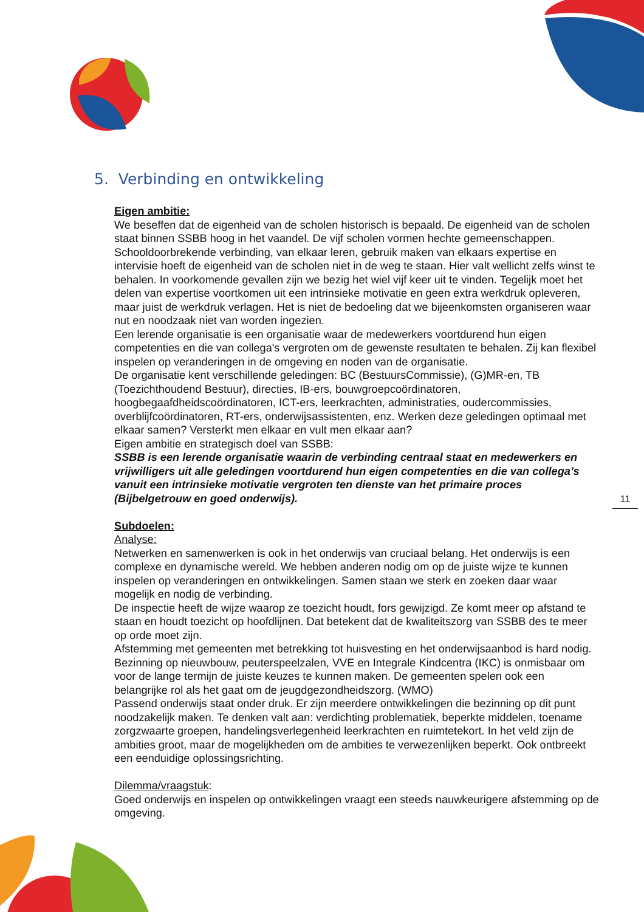5. Verbinding en ontwikkeling
Eigen ambitie:
We beseffen dat de eigenheid van de scholen historisch is bepaald. De eigenheid van de scholen staat binnen SSBB hoog in het vaandel. De vijf scholen vormen hechte gemeenschappen. Schooldoorbrekende verbinding, van elkaar leren, gebruik maken van elkaars expertise en intervisie hoeft de eigenheid van de scholen niet in de weg te staan. Hier valt wellicht zelfs winst te behalen. In voorkomende gevallen zijn we bezig het wiel vijf keer uit te vinden. Tegelijk moet het delen van expertise voortkomen uit een intrinsieke motivatie en geen extra werkdruk opleveren, maar juist de werkdruk verlagen. Het is niet de bedoeling dat we bijeenkomsten organiseren waar nut en noodzaak niet van worden ingezien.
Een lerende organisatie is een organisatie waar de medewerkers voortdurend hun eigen competenties en die van collega's vergroten om de gewenste resultaten te behalen. Zij kan flexibel inspelen op veranderingen in de omgeving en noden van de organisatie.
De organisatie kent verschillende geledingen: BC (BestuursCommissie), (G)MR-en, TB (Toezichthoudend Bestuur), directies, IB-ers, bouwgroepcoördinatoren, hoogbegaafdheidscoördinatoren, ICT-ers, leerkrachten, administraties, oudercommissies, overblijfcoördinatoren, RT-ers, onderwijsassistenten, enz. Werken deze geledingen optimaal met elkaar samen? Versterkt men elkaar en vult men elkaar aan?
Eigen ambitie en strategisch doel van SSBB:
SSBB is een lerende organisatie waarin de verbinding centraal staat en medewerkers en vrijwilligers uit alle geledingen voortdurend hun eigen competenties en die van collega’s vanuit een intrinsieke motivatie vergroten ten dienste van het primaire proces (Bijbelgetrouw en goed onderwijs).
Subdoelen:
Analyse:
Netwerken en samenwerken is ook in het onderwijs van cruciaal belang. Het onderwijs is een complexe en dynamische wereld. We hebben anderen nodig om op de juiste wijze te kunnen inspelen op veranderingen en ontwikkelingen. Samen staan we sterk en zoeken daar waar mogelijk en nodig de verbinding.
De inspectie heeft de wijze waarop ze toezicht houdt, fors gewijzigd. Ze komt meer op afstand te staan en houdt toezicht op hoofdlijnen. Dat betekent dat de kwaliteitszorg van SSBB des te meer op orde moet zijn.
Afstemming met gemeenten met betrekking tot huisvesting en het onderwijsaanbod is hard nodig. Bezinning op nieuwbouw, peuterspeelzalen, VVE en Integrale Kindcentra (IKC) is onmisbaar om voor de lange termijn de juiste keuzes te kunnen maken. De gemeenten spelen ook een belangrijke rol als het gaat om de jeugdgezondheidszorg. (WMO)
Passend onderwijs staat onder druk. Er zijn meerdere ontwikkelingen die bezinning op dit punt noodzakelijk maken. Te denken valt aan: verdichting problematiek, beperkte middelen, toename zorgzwaarte groepen, handelingsverlegenheid leerkrachten en ruimtetekort. In het veld zijn de ambities groot, maar de mogelijkheden om de ambities te verwezenlijken beperkt. Ook ontbreekt een eenduidige oplossingsrichting.
Dilemma/vraagstuk:
Goed onderwijs en inspelen op ontwikkelingen vraagt een steeds nauwkeurigere afstemming op de omgeving.
11